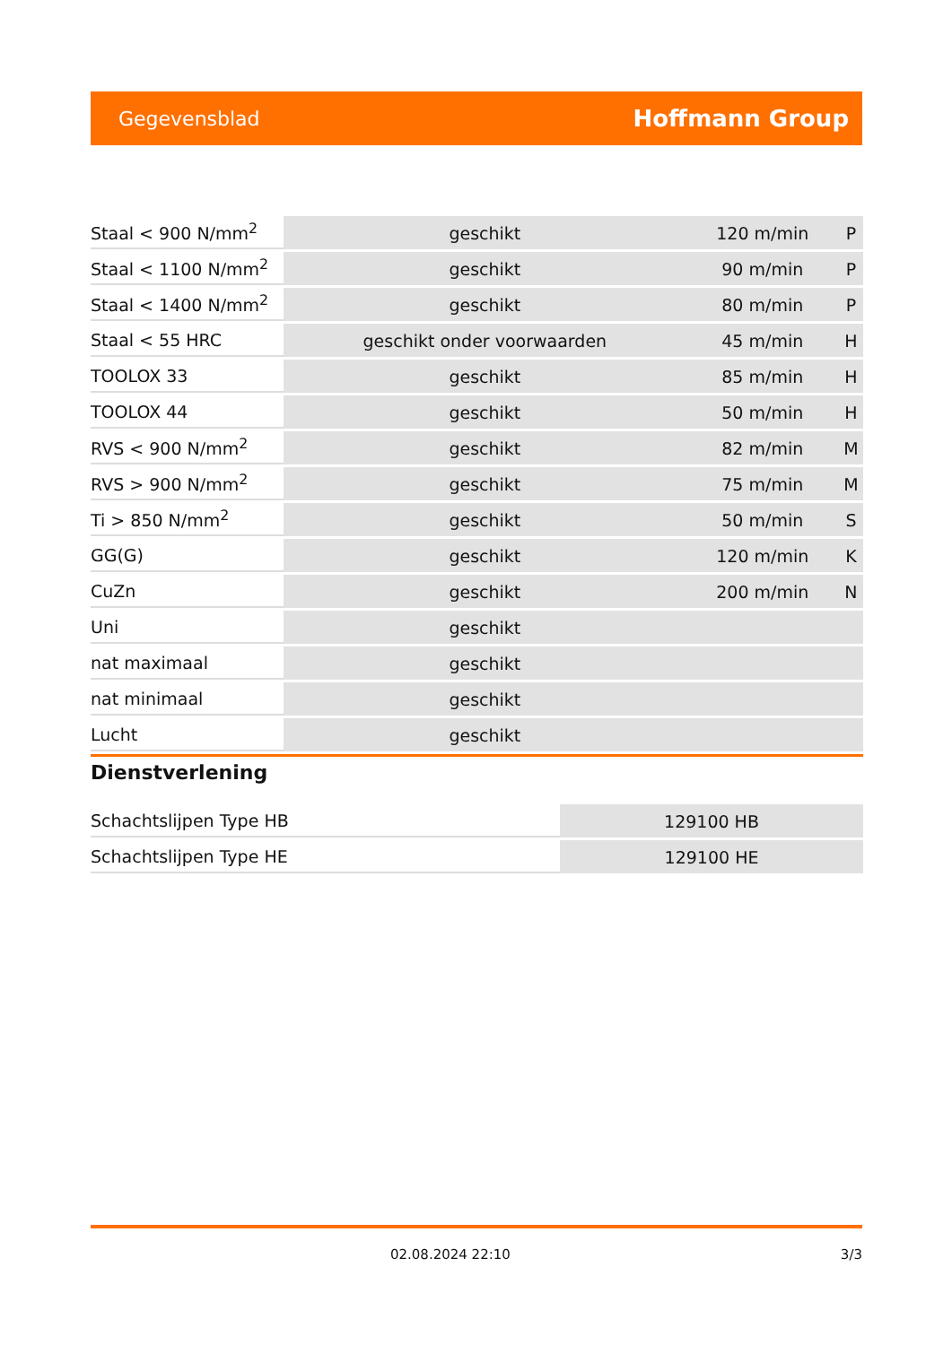Gegevensblad Hoffmann Group
| Staal < 900 N/mm<sup>2</sup> | geschikt | 120 m/min | P |
| Staal < 1100 N/mm<sup>2</sup> | geschikt | 90 m/min | P |
| Staal < 1400 N/mm<sup>2</sup> | geschikt | 80 m/min | P |
| Staal < 55 HRC | geschikt onder voorwaarden | 45 m/min | H |
| TOOLOX 33 | geschikt | 85 m/min | H |
| TOOLOX 44 | geschikt | 50 m/min | H |
| RVS < 900 N/mm<sup>2</sup> | geschikt | 82 m/min | M |
| RVS > 900 N/mm<sup>2</sup> | geschikt | 75 m/min | M |
| Ti > 850 N/mm<sup>2</sup> | geschikt | 50 m/min | S |
| GG(G) | geschikt | 120 m/min | K |
| CuZn | geschikt | 200 m/min | N |
| Uni | geschikt | | |
| nat maximaal | geschikt | | |
| nat minimaal | geschikt | | |
| Lucht | geschikt | | |
Dienstverlening
| Schachtslijpen Type HB | 129100 HB |
| Schachtslijpen Type HE | 129100 HE |
02.08.2024 22:10 3/3